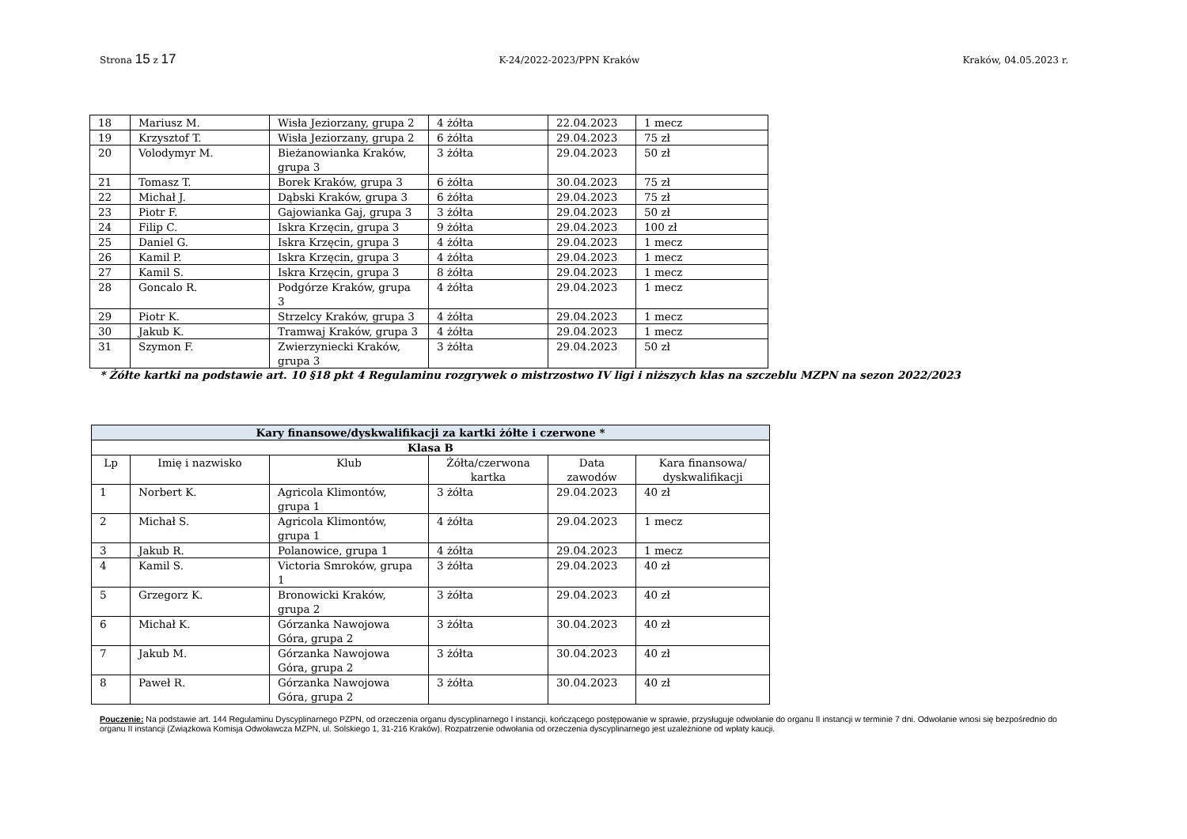Strona 15 z 17 K-24/2022-2023/PPN Kraków Kraków, 04.05.2023 r.
| 18 | Mariusz M. | Wisła Jeziorzany, grupa 2 | 4 żółta | 22.04.2023 | 1 mecz |
| 19 | Krzysztof T. | Wisła Jeziorzany, grupa 2 | 6 żółta | 29.04.2023 | 75 zł |
| 20 | Volodymyr M. | Bieżanowianka Kraków, grupa 3 | 3 żółta | 29.04.2023 | 50 zł |
| 21 | Tomasz T. | Borek Kraków, grupa 3 | 6 żółta | 30.04.2023 | 75 zł |
| 22 | Michał J. | Dąbski Kraków, grupa 3 | 6 żółta | 29.04.2023 | 75 zł |
| 23 | Piotr F. | Gajowianka Gaj, grupa 3 | 3 żółta | 29.04.2023 | 50 zł |
| 24 | Filip C. | Iskra Krzęcin, grupa 3 | 9 żółta | 29.04.2023 | 100 zł |
| 25 | Daniel G. | Iskra Krzęcin, grupa 3 | 4 żółta | 29.04.2023 | 1 mecz |
| 26 | Kamil P. | Iskra Krzęcin, grupa 3 | 4 żółta | 29.04.2023 | 1 mecz |
| 27 | Kamil S. | Iskra Krzęcin, grupa 3 | 8 żółta | 29.04.2023 | 1 mecz |
| 28 | Goncalo R. | Podgórze Kraków, grupa 3 | 4 żółta | 29.04.2023 | 1 mecz |
| 29 | Piotr K. | Strzelcy Kraków, grupa 3 | 4 żółta | 29.04.2023 | 1 mecz |
| 30 | Jakub K. | Tramwaj Kraków, grupa 3 | 4 żółta | 29.04.2023 | 1 mecz |
| 31 | Szymon F. | Zwierzyniecki Kraków, grupa 3 | 3 żółta | 29.04.2023 | 50 zł |
* Żółte kartki na podstawie art. 10 §18 pkt 4 Regulaminu rozgrywek o mistrzostwo IV ligi i niższych klas na szczeblu MZPN na sezon 2022/2023
| Kary finansowe/dyskwalifikacji za kartki żółte i czerwone * | | | | | |
| --- | --- | --- | --- | --- | --- |
| Klasa B | | | | | |
| Lp | Imię i nazwisko | Klub | Żółta/czerwona kartka | Data zawodów | Kara finansowa/ dyskwalifikacji |
| 1 | Norbert K. | Agricola Klimontów, grupa 1 | 3 żółta | 29.04.2023 | 40 zł |
| 2 | Michał S. | Agricola Klimontów, grupa 1 | 4 żółta | 29.04.2023 | 1 mecz |
| 3 | Jakub R. | Polanowice, grupa 1 | 4 żółta | 29.04.2023 | 1 mecz |
| 4 | Kamil S. | Victoria Smroków, grupa 1 | 3 żółta | 29.04.2023 | 40 zł |
| 5 | Grzegorz K. | Bronowicki Kraków, grupa 2 | 3 żółta | 29.04.2023 | 40 zł |
| 6 | Michał K. | Górzanka Nawojowa Góra, grupa 2 | 3 żółta | 30.04.2023 | 40 zł |
| 7 | Jakub M. | Górzanka Nawojowa Góra, grupa 2 | 3 żółta | 30.04.2023 | 40 zł |
| 8 | Paweł R. | Górzanka Nawojowa Góra, grupa 2 | 3 żółta | 30.04.2023 | 40 zł |
Pouczenie: Na podstawie art. 144 Regulaminu Dyscyplinarnego PZPN, od orzeczenia organu dyscyplinarnego I instancji, kończącego postępowanie w sprawie, przysługuje odwołanie do organu II instancji w terminie 7 dni. Odwołanie wnosi się bezpośrednio do organu II instancji (Związkowa Komisja Odwoławcza MZPN, ul. Solskiego 1, 31-216 Kraków). Rozpatrzenie odwołania od orzeczenia dyscyplinarnego jest uzależnione od wpłaty kaucji.